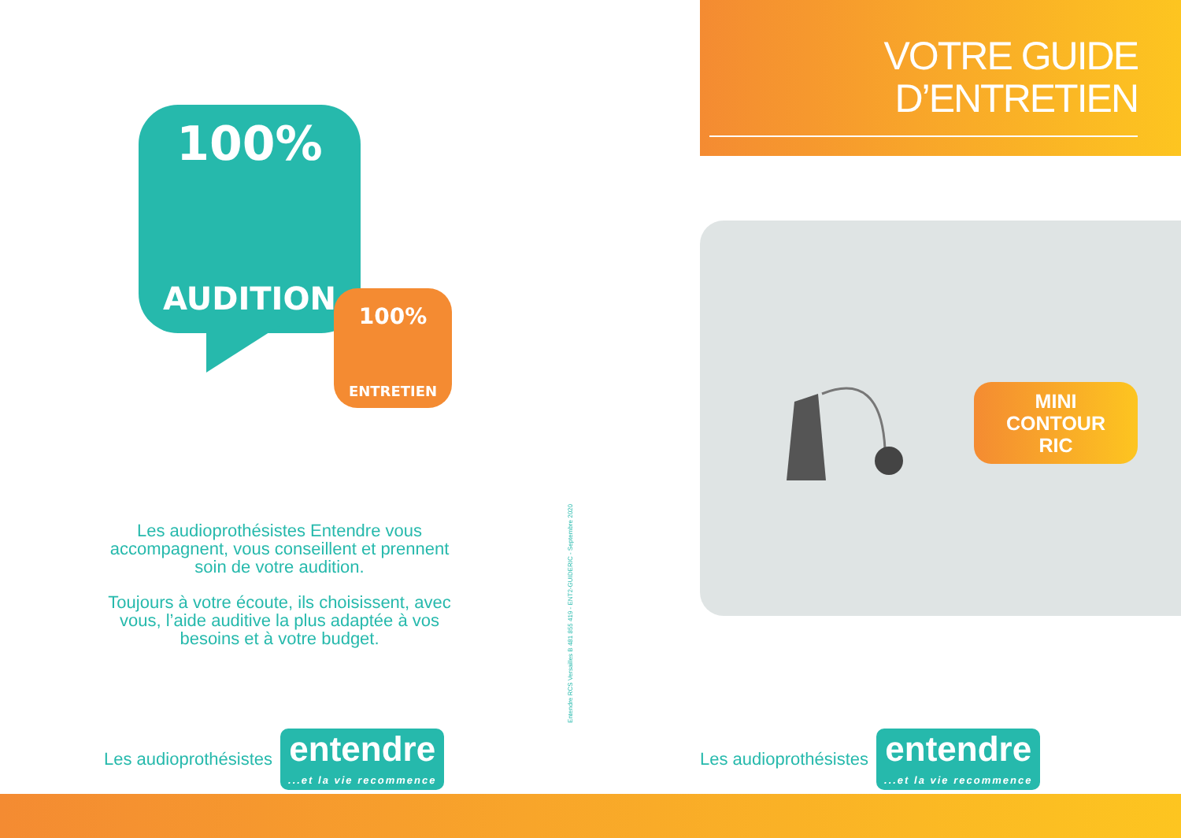100%
AUDITION
100%
ENTRETIEN
Les audioprothésistes Entendre vous accompagnent, vous conseillent et prennent soin de votre audition.
Toujours à votre écoute, ils choisissent, avec vous, l’aide auditive la plus adaptée à vos besoins et à votre budget.
Les audioprothésistes
entendre...et la vie recommence
Entendre RCS Versailles B 481 855 419 - ENT2-GUIDERIC - Septembre 2020
VOTRE GUIDE
D’ENTRETIEN
MINI
CONTOUR
RIC
Les audioprothésistes
entendre...et la vie recommence